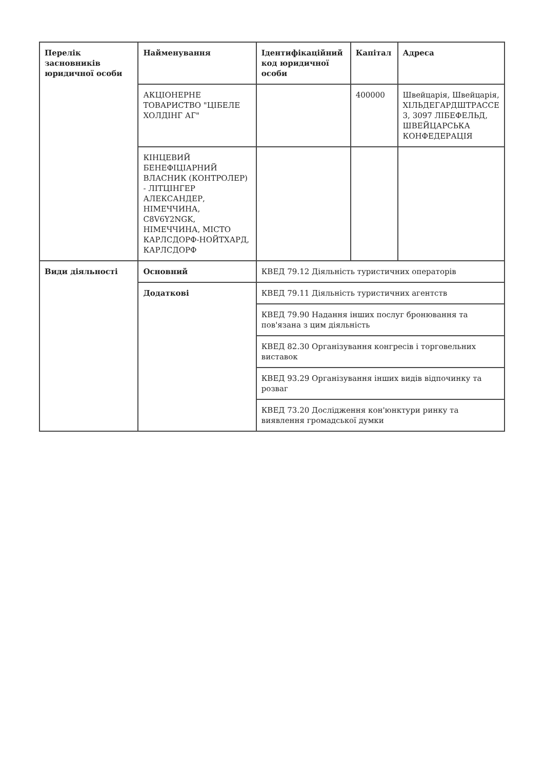| Перелік засновників юридичної особи | Найменування | Ідентифікаційний код юридичної особи | Капітал | Адреса |
| --- | --- | --- | --- | --- |
| | АКЦІОНЕРНЕ ТОВАРИСТВО "ЦІБЕЛЕ ХОЛДІНГ АГ" | | 400000 | Швейцарія, Швейцарія, ХІЛЬДЕГАРДШТРАССЕ 3, 3097 ЛІБЕФЕЛЬД, ШВЕЙЦАРСЬКА КОНФЕДЕРАЦІЯ |
| | КІНЦЕВИЙ БЕНЕФІЦІАРНИЙ ВЛАСНИК (КОНТРОЛЕР) - ЛІТЦІНГЕР АЛЕКСАНДЕР, НІМЕЧЧИНА, C8V6Y2NGK, НІМЕЧЧИНА, МІСТО КАРЛСДОРФ-НОЙТХАРД, КАРЛСДОРФ | | | |
| Види діяльності | Основний | КВЕД 79.12 Діяльність туристичних операторів | | |
| | Додаткові | КВЕД 79.11 Діяльність туристичних агентств | | |
| | | КВЕД 79.90 Надання інших послуг бронювання та пов'язана з цим діяльність | | |
| | | КВЕД 82.30 Організування конгресів і торговельних виставок | | |
| | | КВЕД 93.29 Організування інших видів відпочинку та розваг | | |
| | | КВЕД 73.20 Дослідження кон'юнктури ринку та виявлення громадської думки | | |